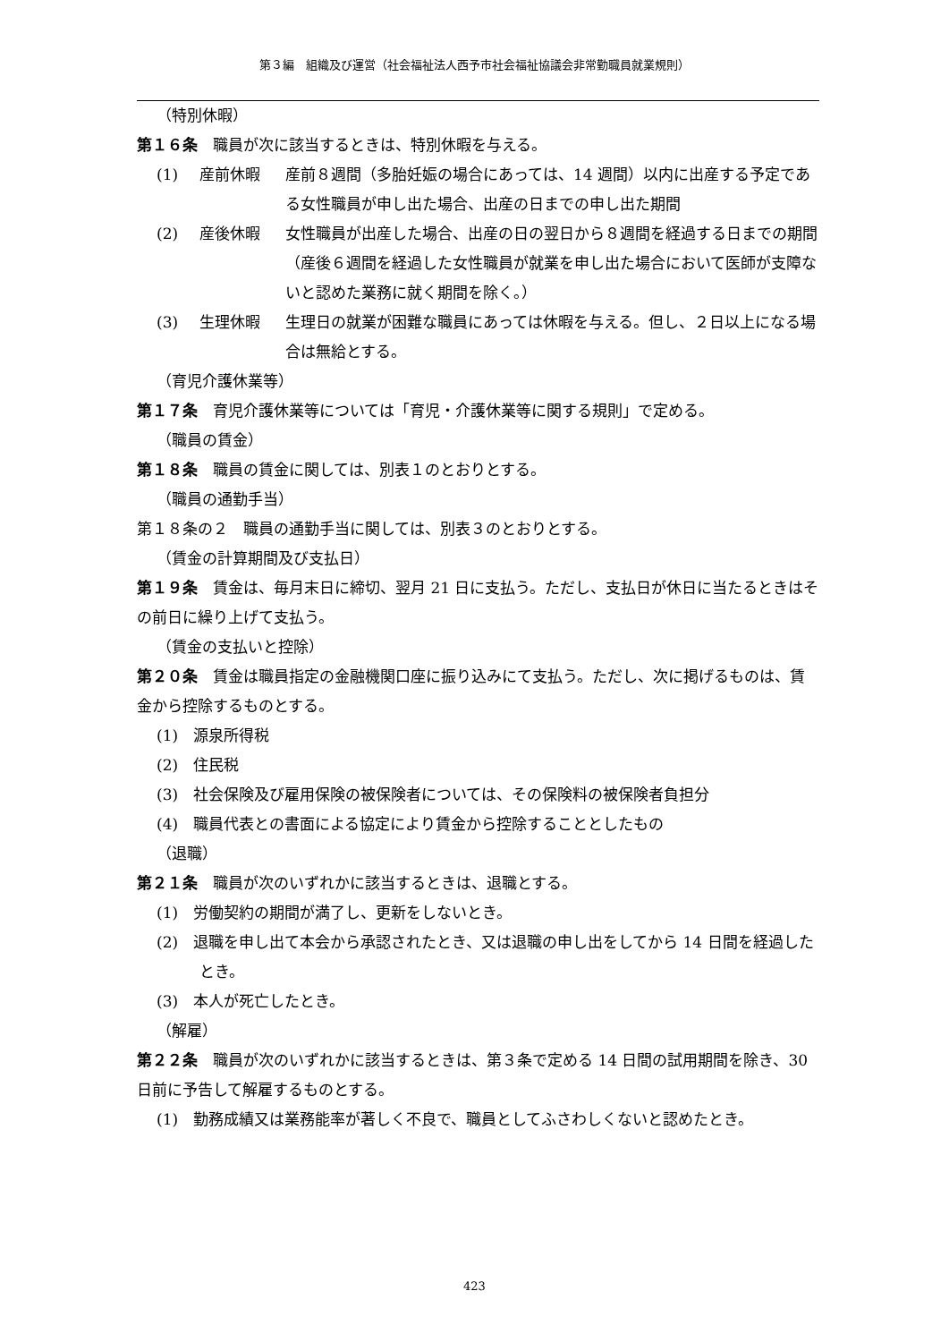第３編　組織及び運営（社会福祉法人西予市社会福祉協議会非常勤職員就業規則）
（特別休暇）
第１６条　職員が次に該当するときは、特別休暇を与える。
(1) 産前休暇 産前８週間（多胎妊娠の場合にあっては、14 週間）以内に出産する予定である女性職員が申し出た場合、出産の日までの申し出た期間
(2) 産後休暇 女性職員が出産した場合、出産の日の翌日から８週間を経過する日までの期間（産後６週間を経過した女性職員が就業を申し出た場合において医師が支障ないと認めた業務に就く期間を除く。）
(3) 生理休暇 生理日の就業が困難な職員にあっては休暇を与える。但し、２日以上になる場合は無給とする。
（育児介護休業等）
第１７条　育児介護休業等については「育児・介護休業等に関する規則」で定める。
（職員の賃金）
第１８条　職員の賃金に関しては、別表１のとおりとする。
（職員の通勤手当）
第１８条の２　職員の通勤手当に関しては、別表３のとおりとする。
（賃金の計算期間及び支払日）
第１９条　賃金は、毎月末日に締切、翌月 21 日に支払う。ただし、支払日が休日に当たるときはその前日に繰り上げて支払う。
（賃金の支払いと控除）
第２０条　賃金は職員指定の金融機関口座に振り込みにて支払う。ただし、次に掲げるものは、賃金から控除するものとする。
(1)　源泉所得税
(2)　住民税
(3)　社会保険及び雇用保険の被保険者については、その保険料の被保険者負担分
(4)　職員代表との書面による協定により賃金から控除することとしたもの
（退職）
第２１条　職員が次のいずれかに該当するときは、退職とする。
(1)　労働契約の期間が満了し、更新をしないとき。
(2)　退職を申し出て本会から承認されたとき、又は退職の申し出をしてから 14 日間を経過したとき。
(3)　本人が死亡したとき。
（解雇）
第２２条　職員が次のいずれかに該当するときは、第３条で定める 14 日間の試用期間を除き、30 日前に予告して解雇するものとする。
(1)　勤務成績又は業務能率が著しく不良で、職員としてふさわしくないと認めたとき。
423